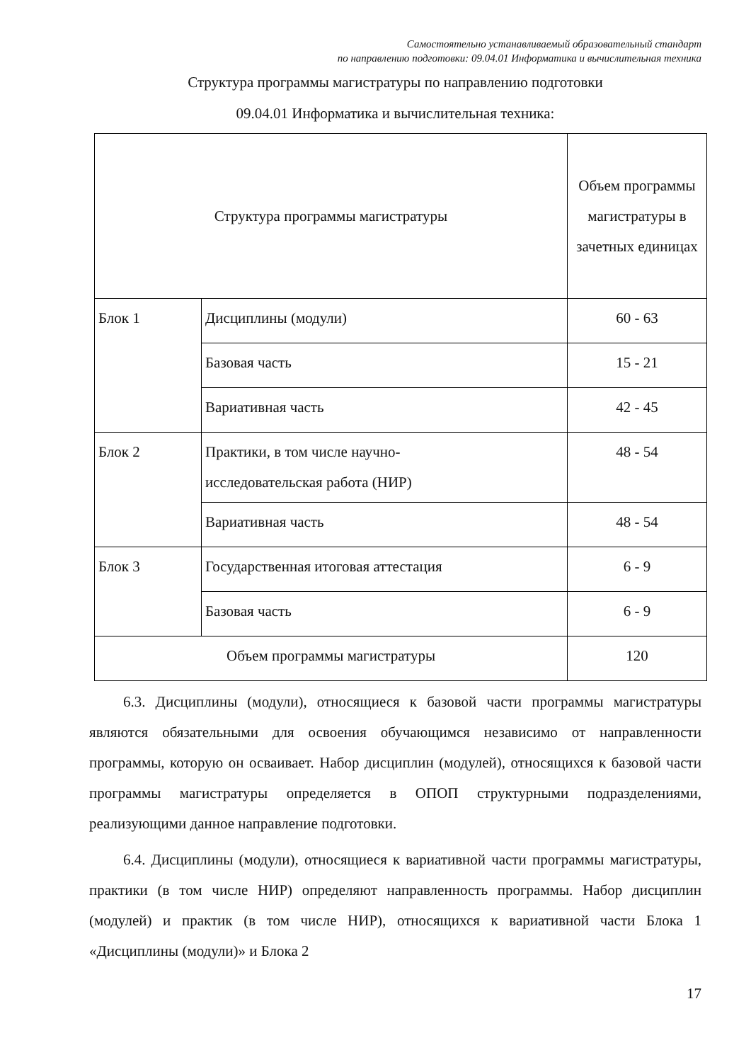Самостоятельно устанавливаемый образовательный стандарт
по направлению подготовки: 09.04.01 Информатика и вычислительная техника
Структура программы магистратуры по направлению подготовки
09.04.01 Информатика и вычислительная техника:
| Структура программы магистратуры | | Объем программы магистратуры в зачетных единицах |
| --- | --- | --- |
| Блок 1 | Дисциплины (модули) | 60 - 63 |
| | Базовая часть | 15 - 21 |
| | Вариативная часть | 42 - 45 |
| Блок 2 | Практики, в том числе научно- исследовательская работа (НИР) | 48 - 54 |
| | Вариативная часть | 48 - 54 |
| Блок 3 | Государственная итоговая аттестация | 6 - 9 |
| | Базовая часть | 6 - 9 |
| Объем программы магистратуры | | 120 |
6.3. Дисциплины (модули), относящиеся к базовой части программы магистратуры являются обязательными для освоения обучающимся независимо от направленности программы, которую он осваивает. Набор дисциплин (модулей), относящихся к базовой части программы магистратуры определяется в ОПОП структурными подразделениями, реализующими данное направление подготовки.
6.4. Дисциплины (модули), относящиеся к вариативной части программы магистратуры, практики (в том числе НИР) определяют направленность программы. Набор дисциплин (модулей) и практик (в том числе НИР), относящихся к вариативной части Блока 1 «Дисциплины (модули)» и Блока 2
17